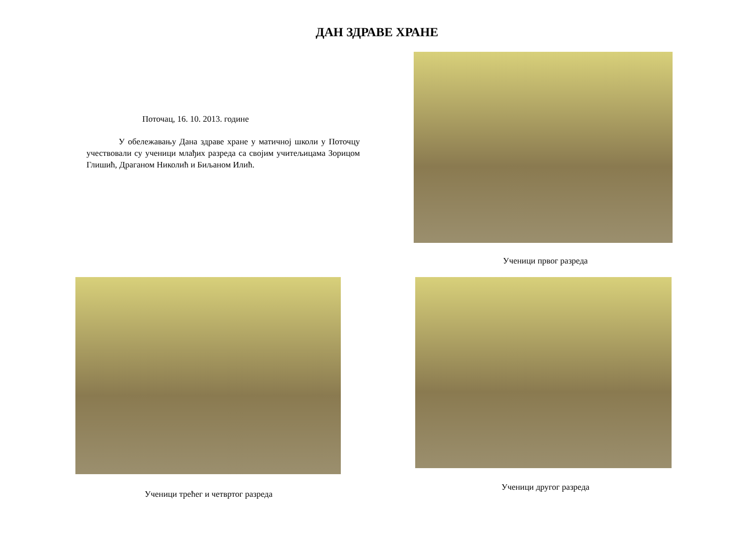ДАН ЗДРАВЕ ХРАНЕ
Поточац, 16. 10. 2013. године
У обележавању Дана здраве хране у матичној школи у Поточцу учествовали су ученици млађих разреда са својим учитељицама Зорицом Глишић, Драганом Николић и Биљаном Илић.
Ученици првог разреда
Ученици трећег и четвртог разреда Ученици другог разреда